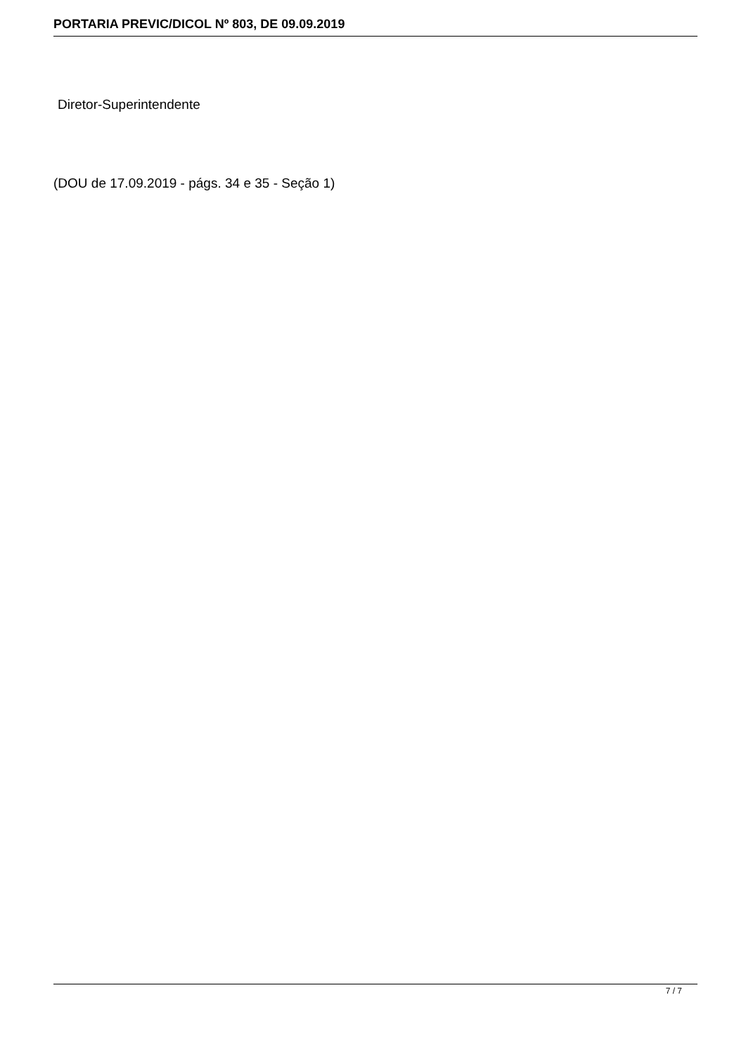PORTARIA PREVIC/DICOL Nº 803, DE 09.09.2019
Diretor-Superintendente
(DOU de 17.09.2019 - págs. 34 e 35 - Seção 1)
7 / 7